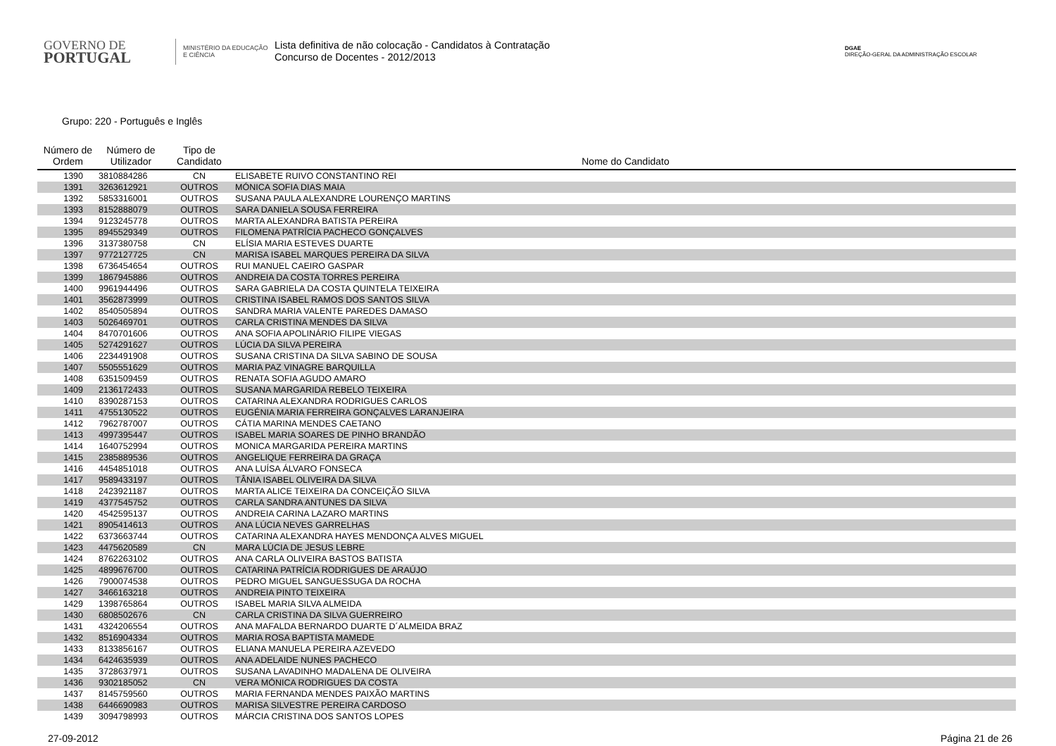GOVERNO DE
PORTUGAL
MINISTÉRIO DA EDUCAÇÃO
E CIÊNCIA
Lista definitiva de não colocação - Candidatos à Contratação
Concurso de Docentes - 2012/2013
DGAE
DIREÇÃO-GERAL DA ADMINISTRAÇÃO ESCOLAR
Grupo: 220 - Português e Inglês
| Número de Ordem | Número de Utilizador | Tipo de Candidato | Nome do Candidato |
| --- | --- | --- | --- |
| 1390 | 3810884286 | CN | ELISABETE RUIVO CONSTANTINO REI |
| 1391 | 3263612921 | OUTROS | MÓNICA SOFIA DIAS MAIA |
| 1392 | 5853316001 | OUTROS | SUSANA PAULA ALEXANDRE LOURENÇO MARTINS |
| 1393 | 8152888079 | OUTROS | SARA DANIELA SOUSA FERREIRA |
| 1394 | 9123245778 | OUTROS | MARTA ALEXANDRA BATISTA PEREIRA |
| 1395 | 8945529349 | OUTROS | FILOMENA PATRÍCIA PACHECO GONÇALVES |
| 1396 | 3137380758 | CN | ELÍSIA MARIA ESTEVES DUARTE |
| 1397 | 9772127725 | CN | MARISA ISABEL MARQUES PEREIRA DA SILVA |
| 1398 | 6736454654 | OUTROS | RUI MANUEL CAEIRO GASPAR |
| 1399 | 1867945886 | OUTROS | ANDREIA DA COSTA TORRES PEREIRA |
| 1400 | 9961944496 | OUTROS | SARA GABRIELA DA COSTA QUINTELA TEIXEIRA |
| 1401 | 3562873999 | OUTROS | CRISTINA ISABEL RAMOS DOS SANTOS SILVA |
| 1402 | 8540505894 | OUTROS | SANDRA MARIA VALENTE PAREDES DAMASO |
| 1403 | 5026469701 | OUTROS | CARLA CRISTINA MENDES DA SILVA |
| 1404 | 8470701606 | OUTROS | ANA SOFIA APOLINÁRIO FILIPE VIEGAS |
| 1405 | 5274291627 | OUTROS | LÚCIA DA SILVA PEREIRA |
| 1406 | 2234491908 | OUTROS | SUSANA CRISTINA DA SILVA SABINO DE SOUSA |
| 1407 | 5505551629 | OUTROS | MARIA PAZ VINAGRE BARQUILLA |
| 1408 | 6351509459 | OUTROS | RENATA SOFIA AGUDO AMARO |
| 1409 | 2136172433 | OUTROS | SUSANA MARGARIDA REBELO TEIXEIRA |
| 1410 | 8390287153 | OUTROS | CATARINA ALEXANDRA RODRIGUES CARLOS |
| 1411 | 4755130522 | OUTROS | EUGÉNIA MARIA FERREIRA GONÇALVES LARANJEIRA |
| 1412 | 7962787007 | OUTROS | CÁTIA MARINA MENDES CAETANO |
| 1413 | 4997395447 | OUTROS | ISABEL MARIA SOARES DE PINHO BRANDÃO |
| 1414 | 1640752994 | OUTROS | MONICA MARGARIDA PEREIRA MARTINS |
| 1415 | 2385889536 | OUTROS | ANGELIQUE FERREIRA DA GRAÇA |
| 1416 | 4454851018 | OUTROS | ANA LUÍSA ÁLVARO FONSECA |
| 1417 | 9589433197 | OUTROS | TÂNIA ISABEL OLIVEIRA DA SILVA |
| 1418 | 2423921187 | OUTROS | MARTA ALICE TEIXEIRA DA CONCEIÇÃO SILVA |
| 1419 | 4377545752 | OUTROS | CARLA SANDRA ANTUNES DA SILVA |
| 1420 | 4542595137 | OUTROS | ANDREIA CARINA LAZARO MARTINS |
| 1421 | 8905414613 | OUTROS | ANA LÚCIA NEVES GARRELHAS |
| 1422 | 6373663744 | OUTROS | CATARINA ALEXANDRA HAYES MENDONÇA ALVES MIGUEL |
| 1423 | 4475620589 | CN | MARA LÚCIA DE JESUS LEBRE |
| 1424 | 8762263102 | OUTROS | ANA CARLA OLIVEIRA BASTOS BATISTA |
| 1425 | 4899676700 | OUTROS | CATARINA PATRÍCIA RODRIGUES DE ARAÚJO |
| 1426 | 7900074538 | OUTROS | PEDRO MIGUEL SANGUESSUGA DA ROCHA |
| 1427 | 3466163218 | OUTROS | ANDREIA PINTO TEIXEIRA |
| 1429 | 1398765864 | OUTROS | ISABEL MARIA SILVA ALMEIDA |
| 1430 | 6808502676 | CN | CARLA CRISTINA DA SILVA GUERREIRO |
| 1431 | 4324206554 | OUTROS | ANA MAFALDA BERNARDO DUARTE D´ALMEIDA BRAZ |
| 1432 | 8516904334 | OUTROS | MARIA ROSA BAPTISTA MAMEDE |
| 1433 | 8133856167 | OUTROS | ELIANA MANUELA PEREIRA AZEVEDO |
| 1434 | 6424635939 | OUTROS | ANA ADELAIDE NUNES PACHECO |
| 1435 | 3728637971 | OUTROS | SUSANA LAVADINHO MADALENA DE OLIVEIRA |
| 1436 | 9302185052 | CN | VERA MÓNICA RODRIGUES DA COSTA |
| 1437 | 8145759560 | OUTROS | MARIA FERNANDA MENDES PAIXÃO MARTINS |
| 1438 | 6446690983 | OUTROS | MARISA SILVESTRE PEREIRA CARDOSO |
| 1439 | 3094798993 | OUTROS | MÁRCIA CRISTINA DOS SANTOS LOPES |
27-09-2012 Página 21 de 26